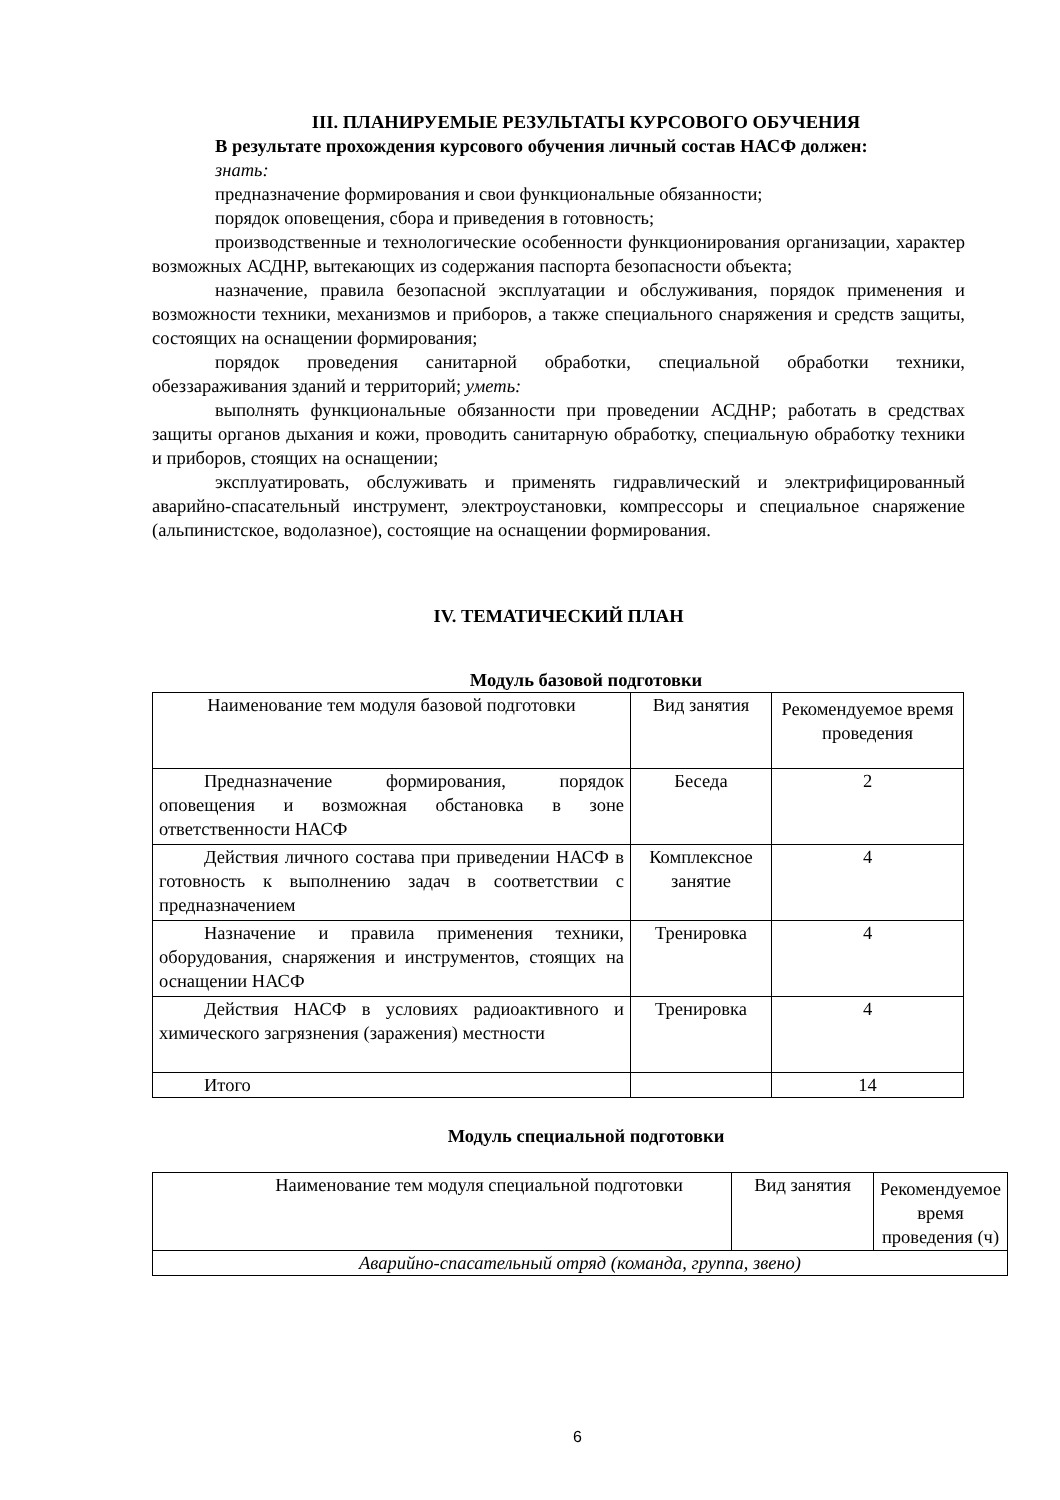III. ПЛАНИРУЕМЫЕ РЕЗУЛЬТАТЫ КУРСОВОГО ОБУЧЕНИЯ
В результате прохождения курсового обучения личный состав НАСФ должен:
знать:
предназначение формирования и свои функциональные обязанности;
порядок оповещения, сбора и приведения в готовность;
производственные и технологические особенности функционирования организации, характер возможных АСДНР, вытекающих из содержания паспорта безопасности объекта;
назначение, правила безопасной эксплуатации и обслуживания, порядок применения и возможности техники, механизмов и приборов, а также специального снаряжения и средств защиты, состоящих на оснащении формирования;
порядок проведения санитарной обработки, специальной обработки техники, обеззараживания зданий и территорий; уметь:
выполнять функциональные обязанности при проведении АСДНР; работать в средствах защиты органов дыхания и кожи, проводить санитарную обработку, специальную обработку техники и приборов, стоящих на оснащении;
эксплуатировать, обслуживать и применять гидравлический и электрифицированный аварийно-спасательный инструмент, электроустановки, компрессоры и специальное снаряжение (альпинистское, водолазное), состоящие на оснащении формирования.
IV. ТЕМАТИЧЕСКИЙ ПЛАН
Модуль базовой подготовки
| Наименование тем модуля базовой подготовки | Вид занятия | Рекомендуемое время проведения |
| Предназначение формирования, порядок оповещения и возможная обстановка в зоне ответственности НАСФ | Беседа | 2 |
| Действия личного состава при приведении НАСФ в готовность к выполнению задач в соответствии с предназначением | Комплексное занятие | 4 |
| Назначение и правила применения техники, оборудования, снаряжения и инструментов, стоящих на оснащении НАСФ | Тренировка | 4 |
| Действия НАСФ в условиях радиоактивного и химического загрязнения (заражения) местности | Тренировка | 4 |
| Итого | | 14 |
Модуль специальной подготовки
| Наименование тем модуля специальной подготовки | Вид занятия | Рекомендуемое время проведения (ч) |
| Аварийно-спасательный отряд (команда, группа, звено) | | |
6